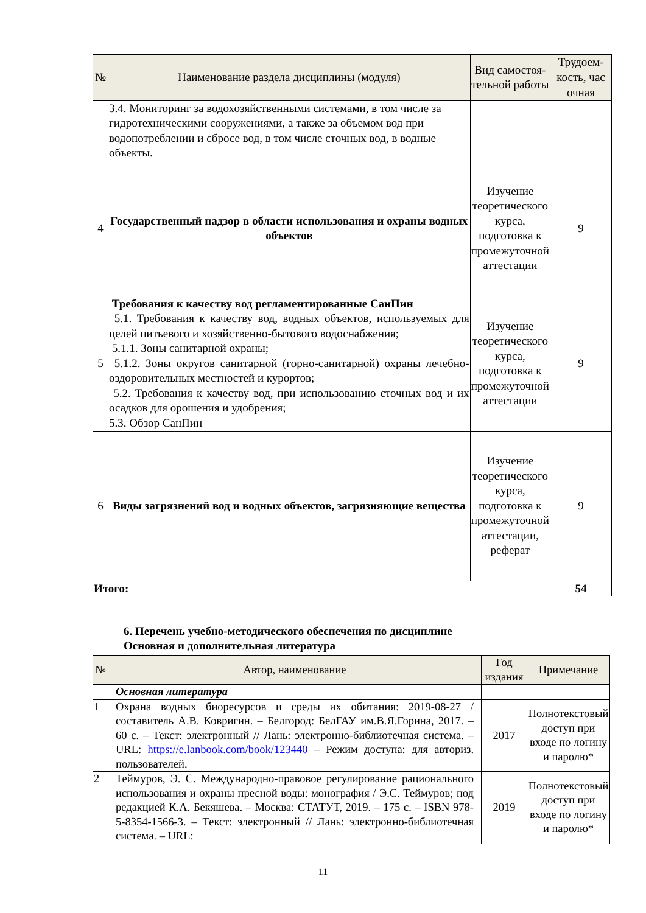| № | Наименование раздела дисциплины (модуля) | Вид самостоя-тельной работы | Трудоем-кость, час |
| --- | --- | --- | --- |
| | | | очная |
| | 3.4. Мониторинг за водохозяйственными системами, в том числе за гидротехническими сооружениями, а также за объемом вод при водопотреблении и сбросе вод, в том числе сточных вод, в водные объекты. | | |
| 4 | Государственный надзор в области использования и охраны водных объектов | Изучение теоретического курса, подготовка к промежуточной аттестации | 9 |
| 5 | Требования к качеству вод регламентированные СанПин 5.1. Требования к качеству вод, водных объектов, используемых для целей питьевого и хозяйственно-бытового водоснабжения; 5.1.1. Зоны санитарной охраны; 5.1.2. Зоны округов санитарной (горно-санитарной) охраны лечебно-оздоровительных местностей и курортов; 5.2. Требования к качеству вод, при использованию сточных вод и их осадков для орошения и удобрения; 5.3. Обзор СанПин | Изучение теоретического курса, подготовка к промежуточной аттестации | 9 |
| 6 | Виды загрязнений вод и водных объектов, загрязняющие вещества | Изучение теоретического курса, подготовка к промежуточной аттестации, реферат | 9 |
| Итого: | | | 54 |
6. Перечень учебно-методического обеспечения по дисциплине
Основная и дополнительная литература
| № | Автор, наименование | Год издания | Примечание |
| --- | --- | --- | --- |
| | Основная литература | | |
| 1 | Охрана водных биоресурсов и среды их обитания: 2019-08-27 / составитель А.В. Ковригин. – Белгород: БелГАУ им.В.Я.Горина, 2017. – 60 с. – Текст: электронный // Лань: электронно-библиотечная система. – URL: https://e.lanbook.com/book/123440 – Режим доступа: для авториз. пользователей. | 2017 | Полнотекстовый доступ при входе по логину и паролю* |
| 2 | Теймуров, Э. С. Международно-правовое регулирование рационального использования и охраны пресной воды: монография / Э.С. Теймуров; под редакцией К.А. Бекяшева. – Москва: СТАТУТ, 2019. – 175 с. – ISBN 978-5-8354-1566-3. – Текст: электронный // Лань: электронно-библиотечная система. – URL: | 2019 | Полнотекстовый доступ при входе по логину и паролю* |
11